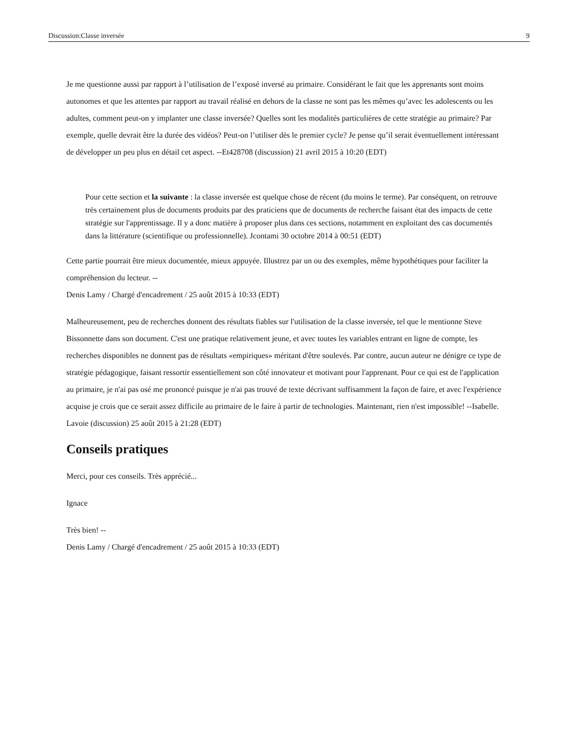Discussion:Classe inversée 9
Je me questionne aussi par rapport à l’utilisation de l’exposé inversé au primaire. Considérant le fait que les apprenants sont moins autonomes et que les attentes par rapport au travail réalisé en dehors de la classe ne sont pas les mêmes qu’avec les adolescents ou les adultes, comment peut-on y implanter une classe inversée? Quelles sont les modalités particulières de cette stratégie au primaire? Par exemple, quelle devrait être la durée des vidéos? Peut-on l’utiliser dès le premier cycle? Je pense qu’il serait éventuellement intéressant de développer un peu plus en détail cet aspect. --Et428708 (discussion) 21 avril 2015 à 10:20 (EDT)
Pour cette section et la suivante : la classe inversée est quelque chose de récent (du moins le terme). Par conséquent, on retrouve très certainement plus de documents produits par des praticiens que de documents de recherche faisant état des impacts de cette stratégie sur l'apprentissage. Il y a donc matière à proposer plus dans ces sections, notamment en exploitant des cas documentés dans la littérature (scientifique ou professionnelle). Jcontami 30 octobre 2014 à 00:51 (EDT)
Cette partie pourrait être mieux documentée, mieux appuyée. Illustrez par un ou des exemples, même hypothétiques pour faciliter la compréhension du lecteur. --
Denis Lamy / Chargé d'encadrement / 25 août 2015 à 10:33 (EDT)
Malheureusement, peu de recherches donnent des résultats fiables sur l'utilisation de la classe inversée, tel que le mentionne Steve Bissonnette dans son document. C'est une pratique relativement jeune, et avec toutes les variables entrant en ligne de compte, les recherches disponibles ne donnent pas de résultats «empiriques» méritant d'être soulevés. Par contre, aucun auteur ne dénigre ce type de stratégie pédagogique, faisant ressortir essentiellement son côté innovateur et motivant pour l'apprenant. Pour ce qui est de l'application au primaire, je n'ai pas osé me prononcé puisque je n'ai pas trouvé de texte décrivant suffisamment la façon de faire, et avec l'expérience acquise je crois que ce serait assez difficile au primaire de le faire à partir de technologies. Maintenant, rien n'est impossible! --Isabelle. Lavoie (discussion) 25 août 2015 à 21:28 (EDT)
Conseils pratiques
Merci, pour ces conseils. Très apprécié...
Ignace
Très bien! --
Denis Lamy / Chargé d'encadrement / 25 août 2015 à 10:33 (EDT)